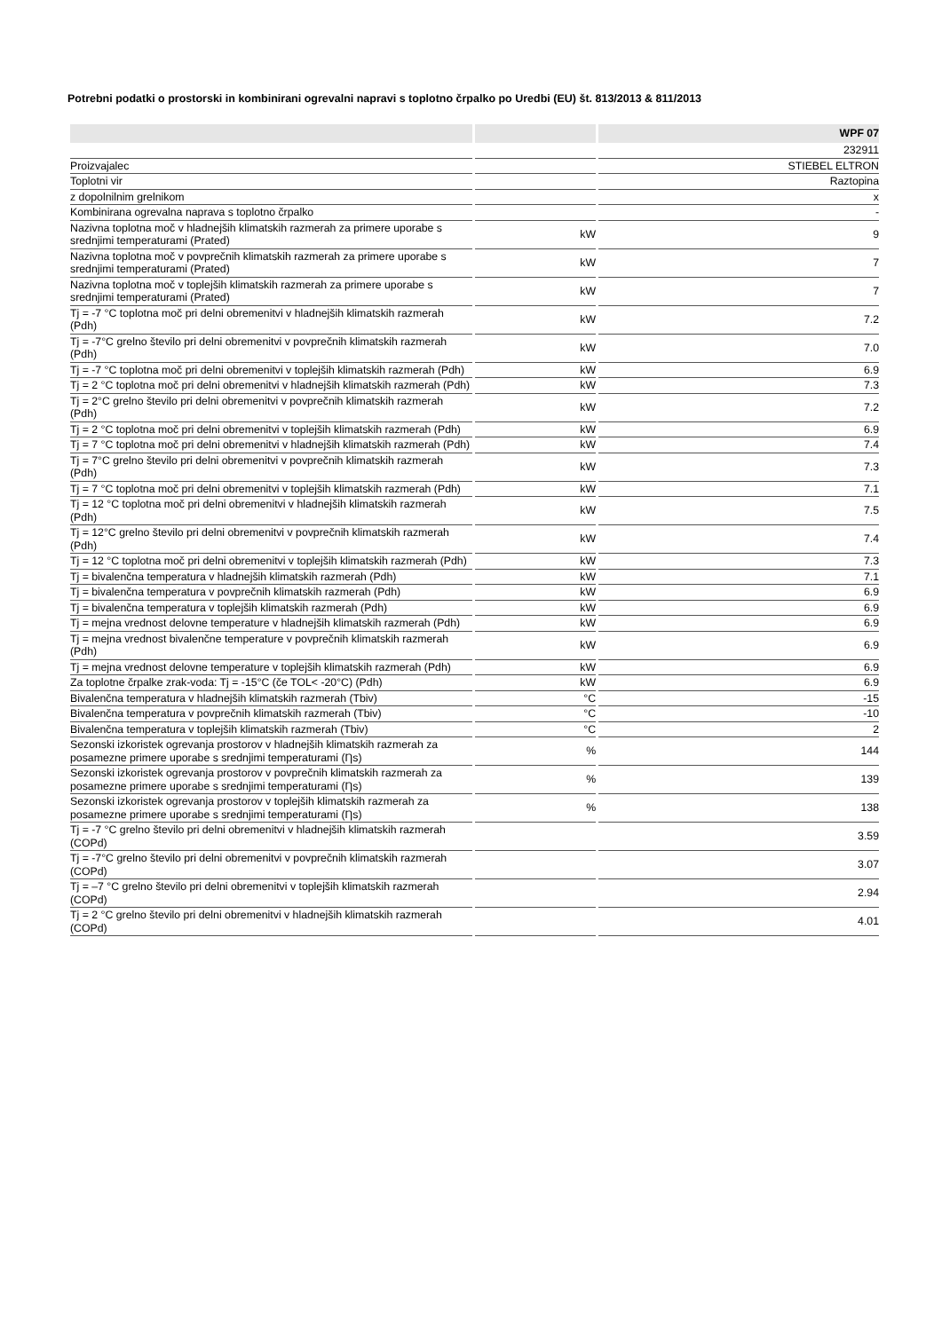Potrebni podatki o prostorski in kombinirani ogrevalni napravi s toplotno črpalko po Uredbi (EU) št. 813/2013 & 811/2013
| | | WPF 07 |
| --- | --- | --- |
| | | 232911 |
| Proizvajalec | | STIEBEL ELTRON |
| Toplotni vir | | Raztopina |
| z dopolnilnim grelnikom | | x |
| Kombinirana ogrevalna naprava s toplotno črpalko | | - |
| Nazivna toplotna moč v hladnejših klimatskih razmerah za primere uporabe s srednjimi temperaturami (Prated) | kW | 9 |
| Nazivna toplotna moč v povprečnih klimatskih razmerah za primere uporabe s srednjimi temperaturami (Prated) | kW | 7 |
| Nazivna toplotna moč v toplejših klimatskih razmerah za primere uporabe s srednjimi temperaturami (Prated) | kW | 7 |
| Tj = -7 °C toplotna moč pri delni obremenitvi v hladnejših klimatskih razmerah (Pdh) | kW | 7.2 |
| Tj = -7°C grelno število pri delni obremenitvi v povprečnih klimatskih razmerah (Pdh) | kW | 7.0 |
| Tj = -7 °C toplotna moč pri delni obremenitvi v toplejših klimatskih razmerah (Pdh) | kW | 6.9 |
| Tj = 2 °C toplotna moč pri delni obremenitvi v hladnejših klimatskih razmerah (Pdh) | kW | 7.3 |
| Tj = 2°C grelno število pri delni obremenitvi v povprečnih klimatskih razmerah (Pdh) | kW | 7.2 |
| Tj = 2 °C toplotna moč pri delni obremenitvi v toplejših klimatskih razmerah (Pdh) | kW | 6.9 |
| Tj = 7 °C toplotna moč pri delni obremenitvi v hladnejših klimatskih razmerah (Pdh) | kW | 7.4 |
| Tj = 7°C grelno število pri delni obremenitvi v povprečnih klimatskih razmerah (Pdh) | kW | 7.3 |
| Tj = 7 °C toplotna moč pri delni obremenitvi v toplejših klimatskih razmerah (Pdh) | kW | 7.1 |
| Tj = 12 °C toplotna moč pri delni obremenitvi v hladnejših klimatskih razmerah (Pdh) | kW | 7.5 |
| Tj = 12°C grelno število pri delni obremenitvi v povprečnih klimatskih razmerah (Pdh) | kW | 7.4 |
| Tj = 12 °C toplotna moč pri delni obremenitvi v toplejših klimatskih razmerah (Pdh) | kW | 7.3 |
| Tj = bivalenčna temperatura v hladnejših klimatskih razmerah (Pdh) | kW | 7.1 |
| Tj = bivalenčna temperatura v povprečnih klimatskih razmerah (Pdh) | kW | 6.9 |
| Tj = bivalenčna temperatura v toplejših klimatskih razmerah (Pdh) | kW | 6.9 |
| Tj = mejna vrednost delovne temperature v hladnejših klimatskih razmerah (Pdh) | kW | 6.9 |
| Tj = mejna vrednost bivalenčne temperature v povprečnih klimatskih razmerah (Pdh) | kW | 6.9 |
| Tj = mejna vrednost delovne temperature v toplejših klimatskih razmerah (Pdh) | kW | 6.9 |
| Za toplotne črpalke zrak-voda: Tj = -15°C (če TOL< -20°C) (Pdh) | kW | 6.9 |
| Bivalenčna temperatura v hladnejših klimatskih razmerah (Tbiv) | °C | -15 |
| Bivalenčna temperatura v povprečnih klimatskih razmerah (Tbiv) | °C | -10 |
| Bivalenčna temperatura v toplejših klimatskih razmerah (Tbiv) | °C | 2 |
| Sezonski izkoristek ogrevanja prostorov v hladnejših klimatskih razmerah za posamezne primere uporabe s srednjimi temperaturami (Ƞs) | % | 144 |
| Sezonski izkoristek ogrevanja prostorov v povprečnih klimatskih razmerah za posamezne primere uporabe s srednjimi temperaturami (Ƞs) | % | 139 |
| Sezonski izkoristek ogrevanja prostorov v toplejših klimatskih razmerah za posamezne primere uporabe s srednjimi temperaturami (Ƞs) | % | 138 |
| Tj = -7 °C grelno število pri delni obremenitvi v hladnejših klimatskih razmerah (COPd) | | 3.59 |
| Tj = -7°C grelno število pri delni obremenitvi v povprečnih klimatskih razmerah (COPd) | | 3.07 |
| Tj = –7 °C grelno število pri delni obremenitvi v toplejših klimatskih razmerah (COPd) | | 2.94 |
| Tj = 2 °C grelno število pri delni obremenitvi v hladnejših klimatskih razmerah (COPd) | | 4.01 |